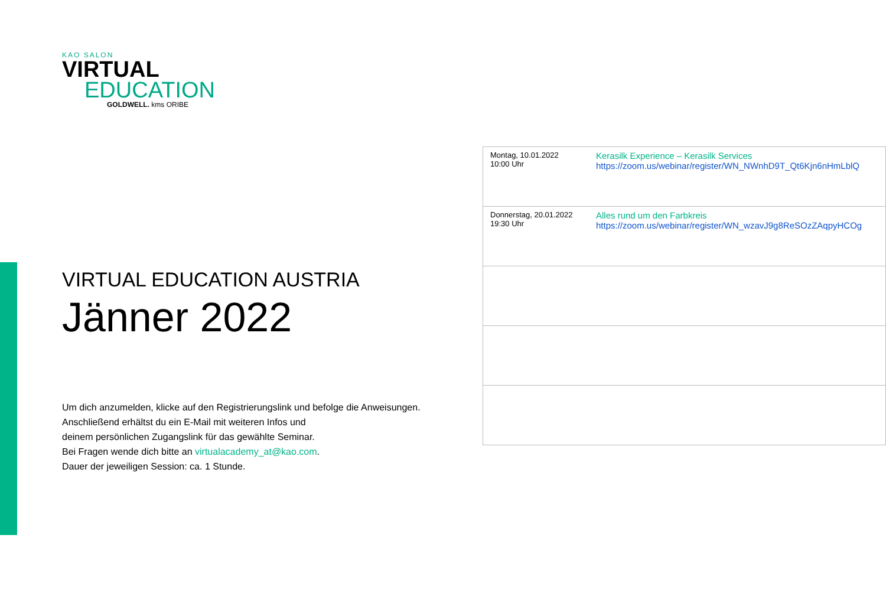KAO SALON
VIRTUAL
EDUCATION
GOLDWELL. kms ORIBE
VIRTUAL EDUCATION AUSTRIA
Jänner 2022
Um dich anzumelden, klicke auf den Registrierungslink und befolge die Anweisungen.
Anschließend erhältst du ein E-Mail mit weiteren Infos und
deinem persönlichen Zugangslink für das gewählte Seminar.
Bei Fragen wende dich bitte an virtualacademy_at@kao.com.
Dauer der jeweiligen Session: ca. 1 Stunde.
| Montag, 10.01.2022 10:00 Uhr | Kerasilk Experience – Kerasilk Services https://zoom.us/webinar/register/WN_NWnhD9T_Qt6Kjn6nHmLblQ |
| Donnerstag, 20.01.2022 19:30 Uhr | Alles rund um den Farbkreis https://zoom.us/webinar/register/WN_wzavJ9g8ReSOzZAqpyHCOg |